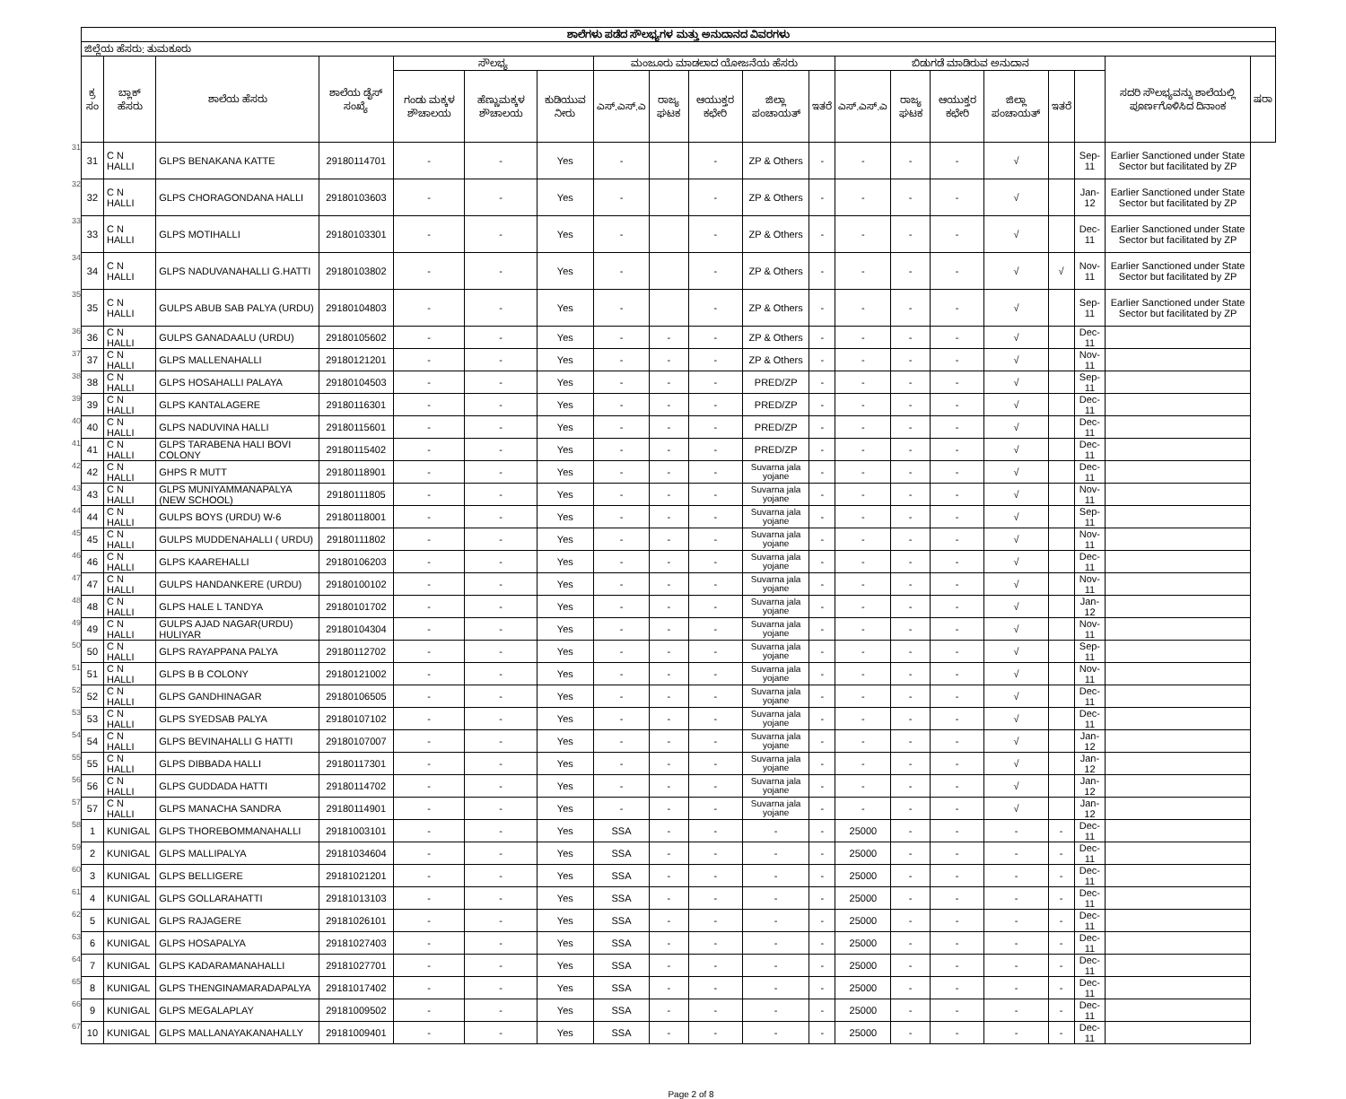| | ಶಾಲೆಗಳು ಪಡೆದ ಸೌಲಭ್ಯಗಳ ಮತ್ತು ಅನುದಾನದ ವಿವರಗಳು | | | | | | | | | | | | | | | | | | | |
| | ಜಿಲ್ಲೆಯ ಹೆಸರು: ತುಮಕೂರು | | | | | | | | | | | | | | | | | | | |
| | ಕ್ರ ಸಂ | ಬ್ಲಾಕ್ ಹೆಸರು | ಶಾಲೆಯ ಹೆಸರು | ಶಾಲೆಯ ಡೈಸ್ ಸಂಖ್ಯೆ | ಸೌಲಭ್ಯ | | | ಮಂಜೂರು ಮಾಡಲಾದ ಯೋಜನೆಯ ಹೆಸರು | | | | | ಬಿಡುಗಡೆ ಮಾಡಿರುವ ಅನುದಾನ | | | | | | ಸದರಿ ಸೌಲಭ್ಯವನ್ನು ಶಾಲೆಯಲ್ಲಿ ಪೂರ್ಣಗೊಳಿಸಿದ ದಿನಾಂಕ | ಷರಾ |
| | | | | | ಗಂಡು ಮಕ್ಕಳ ಶೌಚಾಲಯ | ಹೆಣ್ಣುಮಕ್ಕಳ ಶೌಚಾಲಯ | ಕುಡಿಯುವ ನೀರು | ಎಸ್.ಎಸ್.ಎ | ರಾಜ್ಯ ಘಟಕ | ಆಯುಕ್ತರ ಕಛೇರಿ | ಜಿಲ್ಲಾ ಪಂಚಾಯತ್ | ಇತರೆ | ಎಸ್.ಎಸ್.ಎ | ರಾಜ್ಯ ಘಟಕ | ಆಯುಕ್ತರ ಕಛೇರಿ | ಜಿಲ್ಲಾ ಪಂಚಾಯತ್ | ಇತರೆ | | | |
| 31 | 31 | C N HALLI | GLPS BENAKANA KATTE | 29180114701 | - | - | Yes | - | | - | ZP & Others | - | - | - | - | √ | | Sep-11 | Earlier Sanctioned under State Sector but facilitated by ZP | |
| 32 | 32 | C N HALLI | GLPS CHORAGONDANA HALLI | 29180103603 | - | - | Yes | - | | - | ZP & Others | - | - | - | - | √ | | Jan-12 | Earlier Sanctioned under State Sector but facilitated by ZP | |
| 33 | 33 | C N HALLI | GLPS MOTIHALLI | 29180103301 | - | - | Yes | - | | - | ZP & Others | - | - | - | - | √ | | Dec-11 | Earlier Sanctioned under State Sector but facilitated by ZP | |
| 34 | 34 | C N HALLI | GLPS NADUVANAHALLI G.HATTI | 29180103802 | - | - | Yes | - | | - | ZP & Others | - | - | - | - | √ | √ | Nov-11 | Earlier Sanctioned under State Sector but facilitated by ZP | |
| 35 | 35 | C N HALLI | GULPS ABUB SAB PALYA (URDU) | 29180104803 | - | - | Yes | - | | - | ZP & Others | - | - | - | - | √ | | Sep-11 | Earlier Sanctioned under State Sector but facilitated by ZP | |
| 36 | 36 | C N HALLI | GULPS GANADAALU (URDU) | 29180105602 | - | - | Yes | - | - | - | ZP & Others | - | - | - | - | √ | | Dec-11 | | |
| 37 | 37 | C N HALLI | GLPS MALLENAHALLI | 29180121201 | - | - | Yes | - | - | - | ZP & Others | - | - | - | - | √ | | Nov-11 | | |
| 38 | 38 | C N HALLI | GLPS HOSAHALLI PALAYA | 29180104503 | - | - | Yes | - | - | - | PRED/ZP | - | - | - | - | √ | | Sep-11 | | |
| 39 | 39 | C N HALLI | GLPS KANTALAGERE | 29180116301 | - | - | Yes | - | - | - | PRED/ZP | - | - | - | - | √ | | Dec-11 | | |
| 40 | 40 | C N HALLI | GLPS NADUVINA HALLI | 29180115601 | - | - | Yes | - | - | - | PRED/ZP | - | - | - | - | √ | | Dec-11 | | |
| 41 | 41 | C N HALLI | GLPS TARABENA HALI BOVI COLONY | 29180115402 | - | - | Yes | - | - | - | PRED/ZP | - | - | - | - | √ | | Dec-11 | | |
| 42 | 42 | C N HALLI | GHPS R MUTT | 29180118901 | - | - | Yes | - | - | - | Suvarna jala yojane | - | - | - | - | √ | | Dec-11 | | |
| 43 | 43 | C N HALLI | GLPS MUNIYAMMANAPALYA (NEW SCHOOL) | 29180111805 | - | - | Yes | - | - | - | Suvarna jala yojane | - | - | - | - | √ | | Nov-11 | | |
| 44 | 44 | C N HALLI | GULPS BOYS (URDU) W-6 | 29180118001 | - | - | Yes | - | - | - | Suvarna jala yojane | - | - | - | - | √ | | Sep-11 | | |
| 45 | 45 | C N HALLI | GULPS MUDDENAHALLI ( URDU) | 29180111802 | - | - | Yes | - | - | - | Suvarna jala yojane | - | - | - | - | √ | | Nov-11 | | |
| 46 | 46 | C N HALLI | GLPS KAAREHALLI | 29180106203 | - | - | Yes | - | - | - | Suvarna jala yojane | - | - | - | - | √ | | Dec-11 | | |
| 47 | 47 | C N HALLI | GULPS HANDANKERE (URDU) | 29180100102 | - | - | Yes | - | - | - | Suvarna jala yojane | - | - | - | - | √ | | Nov-11 | | |
| 48 | 48 | C N HALLI | GLPS HALE L TANDYA | 29180101702 | - | - | Yes | - | - | - | Suvarna jala yojane | - | - | - | - | √ | | Jan-12 | | |
| 49 | 49 | C N HALLI | GULPS AJAD NAGAR(URDU) HULIYAR | 29180104304 | - | - | Yes | - | - | - | Suvarna jala yojane | - | - | - | - | √ | | Nov-11 | | |
| 50 | 50 | C N HALLI | GLPS RAYAPPANA PALYA | 29180112702 | - | - | Yes | - | - | - | Suvarna jala yojane | - | - | - | - | √ | | Sep-11 | | |
| 51 | 51 | C N HALLI | GLPS B B COLONY | 29180121002 | - | - | Yes | - | - | - | Suvarna jala yojane | - | - | - | - | √ | | Nov-11 | | |
| 52 | 52 | C N HALLI | GLPS GANDHINAGAR | 29180106505 | - | - | Yes | - | - | - | Suvarna jala yojane | - | - | - | - | √ | | Dec-11 | | |
| 53 | 53 | C N HALLI | GLPS SYEDSAB PALYA | 29180107102 | - | - | Yes | - | - | - | Suvarna jala yojane | - | - | - | - | √ | | Dec-11 | | |
| 54 | 54 | C N HALLI | GLPS BEVINAHALLI G HATTI | 29180107007 | - | - | Yes | - | - | - | Suvarna jala yojane | - | - | - | - | √ | | Jan-12 | | |
| 55 | 55 | C N HALLI | GLPS DIBBADA HALLI | 29180117301 | - | - | Yes | - | - | - | Suvarna jala yojane | - | - | - | - | √ | | Jan-12 | | |
| 56 | 56 | C N HALLI | GLPS GUDDADA HATTI | 29180114702 | - | - | Yes | - | - | - | Suvarna jala yojane | - | - | - | - | √ | | Jan-12 | | |
| 57 | 57 | C N HALLI | GLPS MANACHA SANDRA | 29180114901 | - | - | Yes | - | - | - | Suvarna jala yojane | - | - | - | - | √ | | Jan-12 | | |
| 58 | 1 | KUNIGAL | GLPS THOREBOMMANAHALLI | 29181003101 | - | - | Yes | SSA | - | - | - | - | 25000 | - | - | - | - | Dec-11 | | |
| 59 | 2 | KUNIGAL | GLPS MALLIPALYA | 29181034604 | - | - | Yes | SSA | - | - | - | - | 25000 | - | - | - | - | Dec-11 | | |
| 60 | 3 | KUNIGAL | GLPS BELLIGERE | 29181021201 | - | - | Yes | SSA | - | - | - | - | 25000 | - | - | - | - | Dec-11 | | |
| 61 | 4 | KUNIGAL | GLPS GOLLARAHATTI | 29181013103 | - | - | Yes | SSA | - | - | - | - | 25000 | - | - | - | - | Dec-11 | | |
| 62 | 5 | KUNIGAL | GLPS RAJAGERE | 29181026101 | - | - | Yes | SSA | - | - | - | - | 25000 | - | - | - | - | Dec-11 | | |
| 63 | 6 | KUNIGAL | GLPS HOSAPALYA | 29181027403 | - | - | Yes | SSA | - | - | - | - | 25000 | - | - | - | - | Dec-11 | | |
| 64 | 7 | KUNIGAL | GLPS KADARAMANAHALLI | 29181027701 | - | - | Yes | SSA | - | - | - | - | 25000 | - | - | - | - | Dec-11 | | |
| 65 | 8 | KUNIGAL | GLPS THENGINAMARADAPALYA | 29181017402 | - | - | Yes | SSA | - | - | - | - | 25000 | - | - | - | - | Dec-11 | | |
| 66 | 9 | KUNIGAL | GLPS MEGALAPLAY | 29181009502 | - | - | Yes | SSA | - | - | - | - | 25000 | - | - | - | - | Dec-11 | | |
| 67 | 10 | KUNIGAL | GLPS MALLANAYAKANAHALLY | 29181009401 | - | - | Yes | SSA | - | - | - | - | 25000 | - | - | - | - | Dec-11 | | |
Page 2 of 8